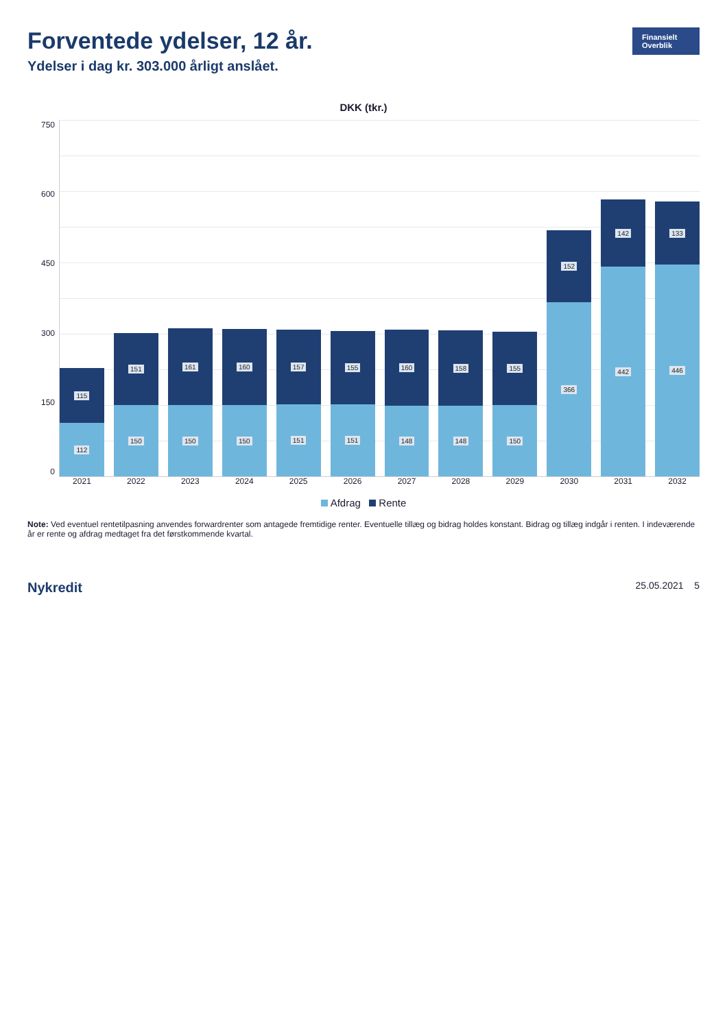Forventede ydelser, 12 år.
Ydelser i dag kr. 303.000 årligt anslået.
Finansielt Overblik
DKK (tkr.)
750
600
450
300
150
0
115
112
151
150
161
150
160
150
157
151
155
151
160
148
158
148
155
150
152
366
142
442
133
446
2021 2022 2023 2024 2025 2026 2027 2028 2029 2030 2031 2032
Afdrag Rente
Note: Ved eventuel rentetilpasning anvendes forwardrenter som antagede fremtidige renter. Eventuelle tillæg og bidrag holdes konstant. Bidrag og tillæg indgår i renten. I indeværende år er rente og afdrag medtaget fra det førstkommende kvartal.
Nykredit 25.05.2021 5